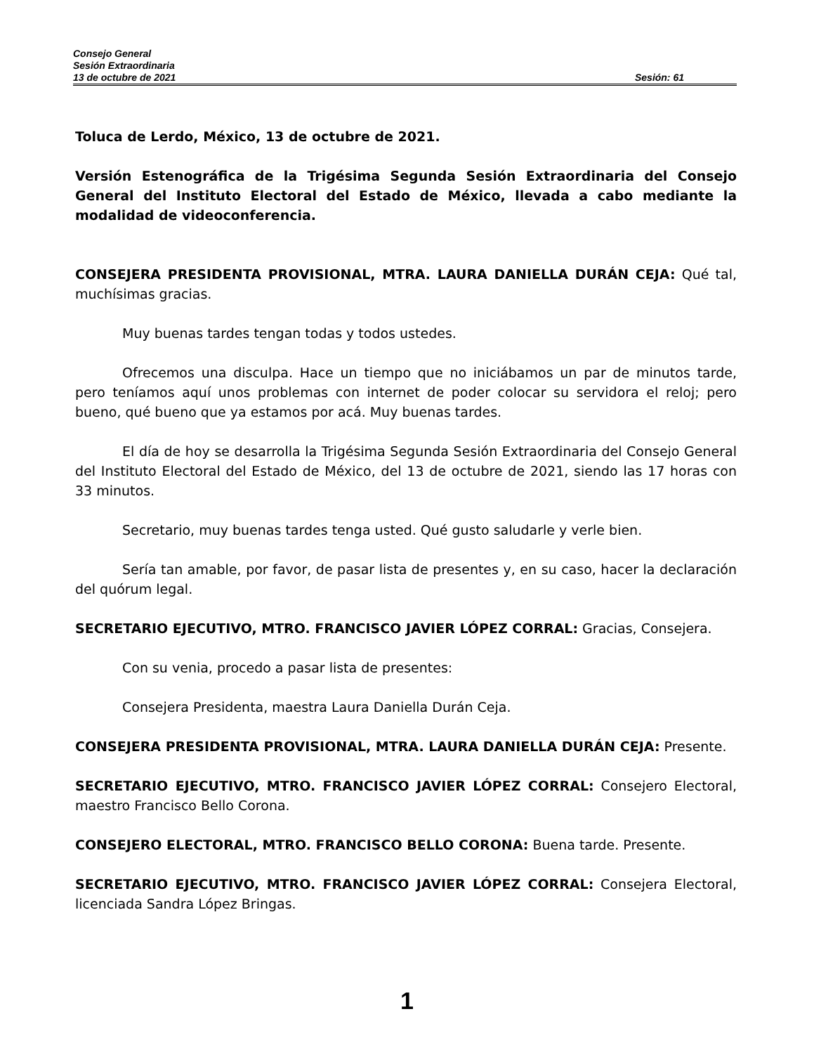Consejo General
Sesión Extraordinaria
13 de octubre de 2021 Sesión: 61
Toluca de Lerdo, México, 13 de octubre de 2021.
Versión Estenográfica de la Trigésima Segunda Sesión Extraordinaria del Consejo General del Instituto Electoral del Estado de México, llevada a cabo mediante la modalidad de videoconferencia.
CONSEJERA PRESIDENTA PROVISIONAL, MTRA. LAURA DANIELLA DURÁN CEJA: Qué tal, muchísimas gracias.
Muy buenas tardes tengan todas y todos ustedes.
Ofrecemos una disculpa. Hace un tiempo que no iniciábamos un par de minutos tarde, pero teníamos aquí unos problemas con internet de poder colocar su servidora el reloj; pero bueno, qué bueno que ya estamos por acá. Muy buenas tardes.
El día de hoy se desarrolla la Trigésima Segunda Sesión Extraordinaria del Consejo General del Instituto Electoral del Estado de México, del 13 de octubre de 2021, siendo las 17 horas con 33 minutos.
Secretario, muy buenas tardes tenga usted. Qué gusto saludarle y verle bien.
Sería tan amable, por favor, de pasar lista de presentes y, en su caso, hacer la declaración del quórum legal.
SECRETARIO EJECUTIVO, MTRO. FRANCISCO JAVIER LÓPEZ CORRAL: Gracias, Consejera.
Con su venia, procedo a pasar lista de presentes:
Consejera Presidenta, maestra Laura Daniella Durán Ceja.
CONSEJERA PRESIDENTA PROVISIONAL, MTRA. LAURA DANIELLA DURÁN CEJA: Presente.
SECRETARIO EJECUTIVO, MTRO. FRANCISCO JAVIER LÓPEZ CORRAL: Consejero Electoral, maestro Francisco Bello Corona.
CONSEJERO ELECTORAL, MTRO. FRANCISCO BELLO CORONA: Buena tarde. Presente.
SECRETARIO EJECUTIVO, MTRO. FRANCISCO JAVIER LÓPEZ CORRAL: Consejera Electoral, licenciada Sandra López Bringas.
1